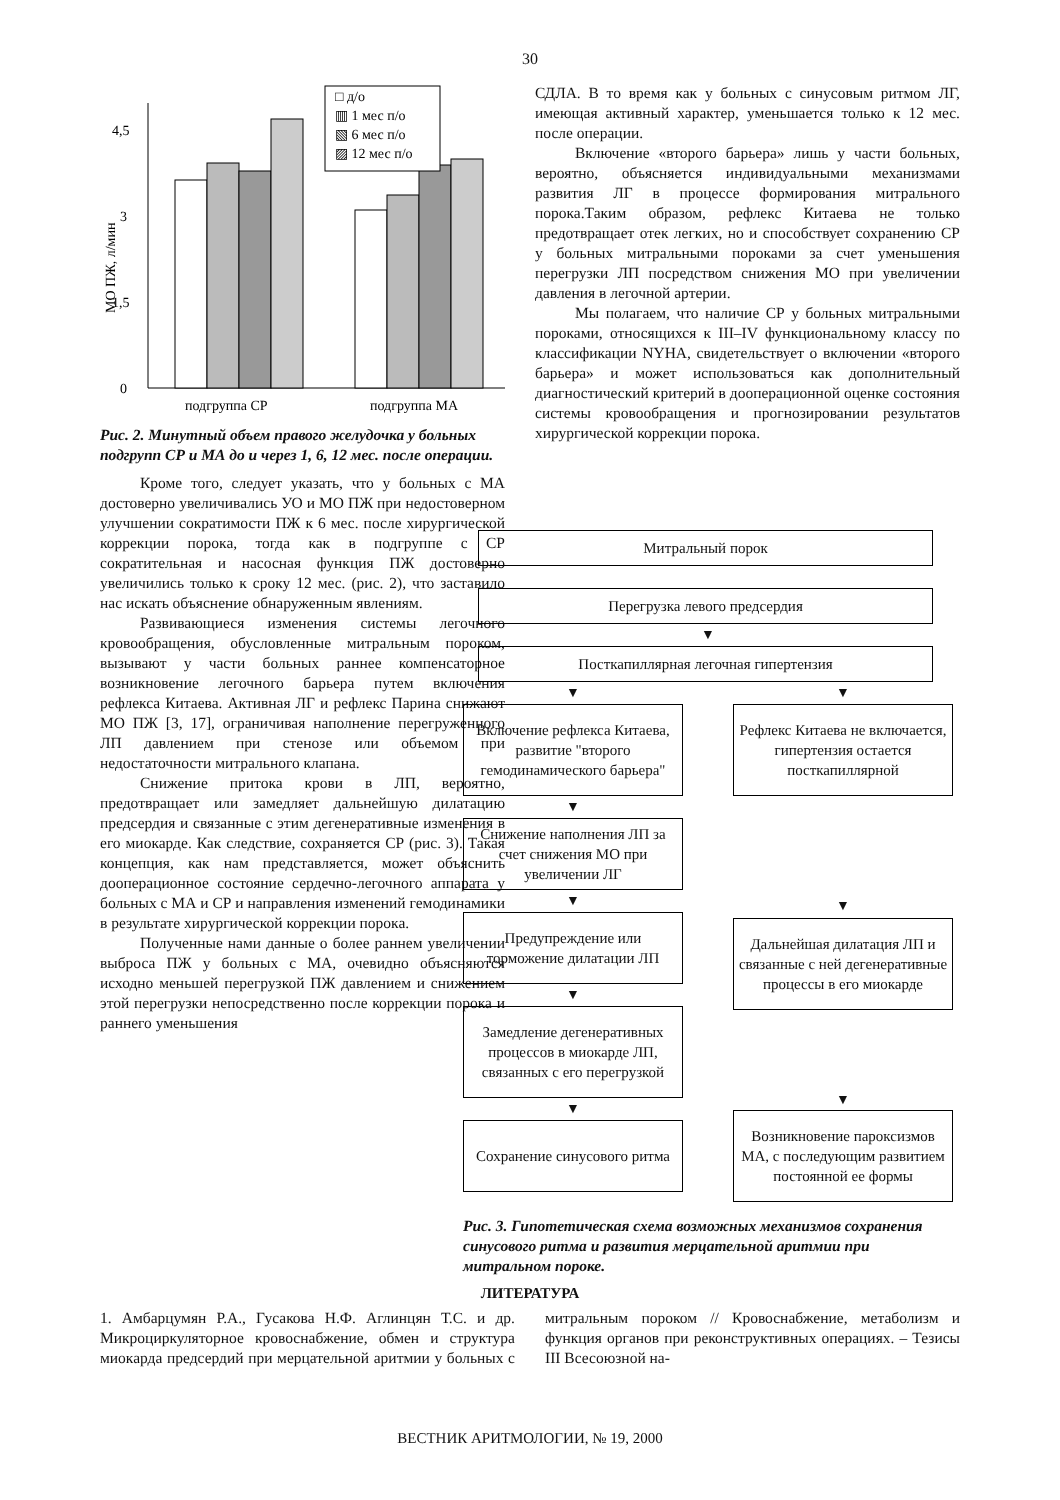30
0
1,5
3
4,5
МО ПЖ, л/мин
□ д/о
▥ 1 мес п/о
▧ 6 мес п/о
▨ 12 мес п/о
подгруппа СР
подгруппа МА
Рис. 2. Минутный объем правого желудочка у больных подгрупп СР и МА до и через 1, 6, 12 мес. после операции.
Кроме того, следует указать, что у больных с МА достоверно увеличивались УО и МО ПЖ при недостоверном улучшении сократимости ПЖ к 6 мес. после хирургической коррекции порока, тогда как в подгруппе с СР сократительная и насосная функция ПЖ достоверно увеличились только к сроку 12 мес. (рис. 2), что заставило нас искать объяснение обнаруженным явлениям.
Развивающиеся изменения системы легочного кровообращения, обусловленные митральным пороком, вызывают у части больных раннее компенсаторное возникновение легочного барьера путем включения рефлекса Китаева. Активная ЛГ и рефлекс Парина снижают МО ПЖ [3, 17], ограничивая наполнение перегруженного ЛП давлением при стенозе или объемом при недостаточности митрального клапана.
Снижение притока крови в ЛП, вероятно, предотвращает или замедляет дальнейшую дилатацию предсердия и связанные с этим дегенеративные изменения в его миокарде. Как следствие, сохраняется СР (рис. 3). Такая концепция, как нам представляется, может объяснить дооперационное состояние сердечно-легочного аппарата у больных с МА и СР и направления изменений гемодинамики в результате хирургической коррекции порока.
Полученные нами данные о более раннем увеличении выброса ПЖ у больных с МА, очевидно объясняются исходно меньшей перегрузкой ПЖ давлением и снижением этой перегрузки непосредственно после коррекции порока и раннего уменьшения
СДЛА. В то время как у больных с синусовым ритмом ЛГ, имеющая активный характер, уменьшается только к 12 мес. после операции.
Включение «второго барьера» лишь у части больных, вероятно, объясняется индивидуальными механизмами развития ЛГ в процессе формирования митрального порока.Таким образом, рефлекс Китаева не только предотвращает отек легких, но и способствует сохранению СР у больных митральными пороками за счет уменьшения перегрузки ЛП посредством снижения МО при увеличении давления в легочной артерии.
Мы полагаем, что наличие СР у больных митральными пороками, относящихся к III–IV функциональному классу по классификации NYHA, свидетельствует о включении «второго барьера» и может использоваться как дополнительный диагностический критерий в дооперационной оценке состояния системы кровообращения и прогнозировании результатов хирургической коррекции порока.
Митральный порок
Перегрузка левого предсердия
▼
Посткапиллярная легочная гипертензия
▼
Включение рефлекса Китаева, развитие "второго гемодинамического барьера"
▼
Снижение наполнения ЛП за счет снижения МО при увеличении ЛГ
▼
Предупреждение или торможение дилатации ЛП
▼
Замедление дегенеративных процессов в миокарде ЛП, связанных с его перегрузкой
▼
Сохранение синусового ритма
▼
Рефлекс Китаева не включается, гипертензия остается посткапиллярной
▼
Дальнейшая дилатация ЛП и связанные с ней дегенеративные процессы в его миокарде
▼
Возникновение пароксизмов МА, с последующим развитием постоянной ее формы
Рис. 3. Гипотетическая схема возможных механизмов сохранения синусового ритма и развития мерцательной аритмии при митральном пороке.
ЛИТЕРАТУРА
1. Амбарцумян Р.А., Гусакова Н.Ф. Аглинцян Т.С. и др. Микроциркуляторное кровоснабжение, обмен и структура миокарда предсердий при мерцательной аритмии у больных с митральным пороком // Кровоснабжение, метаболизм и функция органов при реконструктивных операциях. – Тезисы III Всесоюзной на-
ВЕСТНИК АРИТМОЛОГИИ, № 19, 2000